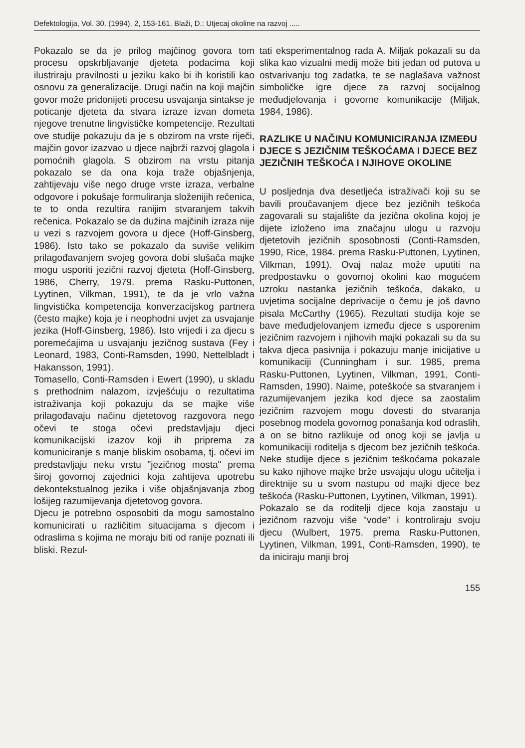Defektologija, Vol. 30. (1994), 2, 153-161. Blaži, D.: Utjecaj okoline na razvoj .....
Pokazalo se da je prilog majčinog govora tom procesu opskrbljavanje djeteta podacima koji ilustriraju pravilnosti u jeziku kako bi ih koristili kao osnovu za generalizacije. Drugi način na koji majčin govor može pridonijeti procesu usvajanja sintakse je poticanje djeteta da stvara izraze izvan dometa njegove trenutne lingvističke kompetencije. Rezultati ove studije pokazuju da je s obzirom na vrste riječi, majčin govor izazvao u djece najbrži razvoj glagola i pomoćnih glagola. S obzirom na vrstu pitanja pokazalo se da ona koja traže objašnjenja, zahtijevaju više nego druge vrste izraza, verbalne odgovore i pokušaje formuliranja složenijih rečenica, te to onda rezultira ranijim stvaranjem takvih rečenica. Pokazalo se da dužina majčinih izraza nije u vezi s razvojem govora u djece (Hoff-Ginsberg, 1986). Isto tako se pokazalo da suviše velikim prilagođavanjem svojeg govora dobi slušača majke mogu usporiti jezični razvoj djeteta (Hoff-Ginsberg, 1986, Cherry, 1979. prema Rasku-Puttonen, Lyytinen, Vilkman, 1991), te da je vrlo važna lingvistička kompetencija konverzacijskog partnera (često majke) koja je i neophodni uvjet za usvajanje jezika (Hoff-Ginsberg, 1986). Isto vrijedi i za djecu s poremećajima u usvajanju jezičnog sustava (Fey i Leonard, 1983, Conti-Ramsden, 1990, Nettelbladt i Hakansson, 1991).
Tomasello, Conti-Ramsden i Ewert (1990), u skladu s prethodnim nalazom, izvješćuju o rezultatima istraživanja koji pokazuju da se majke više prilagođavaju načinu djetetovog razgovora nego očevi te stoga očevi predstavljaju djeci komunikacijski izazov koji ih priprema za komuniciranje s manje bliskim osobama, tj. očevi im predstavljaju neku vrstu "jezičnog mosta" prema široj govornoj zajednici koja zahtijeva upotrebu dekontekstualnog jezika i više objašnjavanja zbog lošijeg razumijevanja djetetovog govora.
Djecu je potrebno osposobiti da mogu samostalno komunicirati u različitim situacijama s djecom i odraslima s kojima ne moraju biti od ranije poznati ili bliski. Rezul-
tati eksperimentalnog rada A. Miljak pokazali su da slika kao vizualni medij može biti jedan od putova u ostvarivanju tog zadatka, te se naglašava važnost simboličke igre djece za razvoj socijalnog međudjelovanja i govorne komunikacije (Miljak, 1984, 1986).
RAZLIKE U NAČINU KOMUNICIRANJA IZMEĐU DJECE S JEZIČNIM TEŠKOĆAMA I DJECE BEZ JEZIČNIH TEŠKOĆA I NJIHOVE OKOLINE
U posljednja dva desetljeća istraživači koji su se bavili proučavanjem djece bez jezičnih teškoća zagovarali su stajalište da jezična okolina kojoj je dijete izloženo ima značajnu ulogu u razvoju djetetovih jezičnih sposobnosti (Conti-Ramsden, 1990, Rice, 1984. prema Rasku-Puttonen, Lyytinen, Vilkman, 1991). Ovaj nalaz može uputiti na predpostavku o govornoj okolini kao mogućem uzroku nastanka jezičnih teškoća, dakako, u uvjetima socijalne deprivacije o čemu je još davno pisala McCarthy (1965). Rezultati studija koje se bave međudjelovanjem između djece s usporenim jezičnim razvojem i njihovih majki pokazali su da su takva djeca pasivnija i pokazuju manje inicijative u komunikaciji (Cunningham i sur. 1985, prema Rasku-Puttonen, Lyytinen, Vilkman, 1991, Conti-Ramsden, 1990). Naime, poteškoće sa stvaranjem i razumijevanjem jezika kod djece sa zaostalim jezičnim razvojem mogu dovesti do stvaranja posebnog modela govornog ponašanja kod odraslih, a on se bitno razlikuje od onog koji se javlja u komunikaciji roditelja s djecom bez jezičnih teškoća. Neke studije djece s jezičnim teškoćama pokazale su kako njihove majke brže usvajaju ulogu učitelja i direktnije su u svom nastupu od majki djece bez teškoća (Rasku-Puttonen, Lyytinen, Vilkman, 1991).
Pokazalo se da roditelji djece koja zaostaju u jezičnom razvoju više "vode" i kontroliraju svoju djecu (Wulbert, 1975. prema Rasku-Puttonen, Lyytinen, Vilkman, 1991, Conti-Ramsden, 1990), te da iniciraju manji broj
155